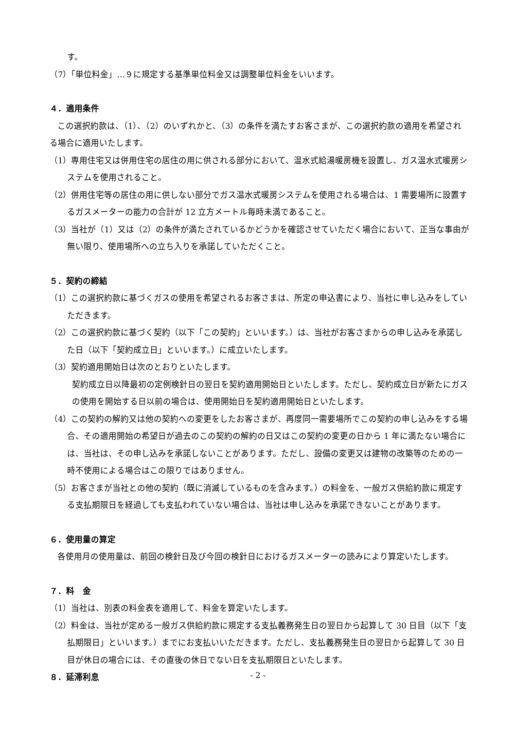す。
（7）「単位料金」…９に規定する基準単位料金又は調整単位料金をいいます。
４．適用条件
この選択約款は、（1）、（2）のいずれかと、（3）の条件を満たすお客さまが、この選択約款の適用を希望される場合に適用いたします。
（1）専用住宅又は併用住宅の居住の用に供される部分において、温水式給湯暖房機を設置し、ガス温水式暖房システムを使用されること。
（2）併用住宅等の居住の用に供しない部分でガス温水式暖房システムを使用される場合は、1 需要場所に設置するガスメーターの能力の合計が 12 立方メートル毎時未満であること。
（3）当社が（1）又は（2）の条件が満たされているかどうかを確認させていただく場合において、正当な事由が無い限り、使用場所への立ち入りを承諾していただくこと。
５．契約の締結
（1）この選択約款に基づくガスの使用を希望されるお客さまは、所定の申込書により、当社に申し込みをしていただきます。
（2）この選択約款に基づく契約（以下「この契約」といいます。）は、当社がお客さまからの申し込みを承諾した日（以下「契約成立日」といいます。）に成立いたします。
（3）契約適用開始日は次のとおりといたします。
契約成立日以降最初の定例検針日の翌日を契約適用開始日といたします。ただし、契約成立日が新たにガスの使用を開始する日以前の場合は、使用開始日を契約適用開始日といたします。
（4）この契約の解約又は他の契約への変更をしたお客さまが、再度同一需要場所でこの契約の申し込みをする場合、その適用開始の希望日が過去のこの契約の解約の日又はこの契約の変更の日から 1 年に満たない場合には、当社は、その申し込みを承諾しないことがあります。ただし、設備の変更又は建物の改築等のための一時不使用による場合はこの限りではありません。
（5）お客さまが当社との他の契約（既に消滅しているものを含みます。）の料金を、一般ガス供給約款に規定する支払期限日を経過しても支払われていない場合は、当社は申し込みを承諾できないことがあります。
６．使用量の算定
各使用月の使用量は、前回の検針日及び今回の検針日におけるガスメーターの読みにより算定いたします。
７．料　金
（1）当社は、別表の料金表を適用して、料金を算定いたします。
（2）料金は、当社が定める一般ガス供給約款に規定する支払義務発生日の翌日から起算して 30 日目（以下「支払期限日」といいます。）までにお支払いいただきます。ただし、支払義務発生日の翌日から起算して 30 日目が休日の場合には、その直後の休日でない日を支払期限日といたします。
８．延滞利息
- 2 -